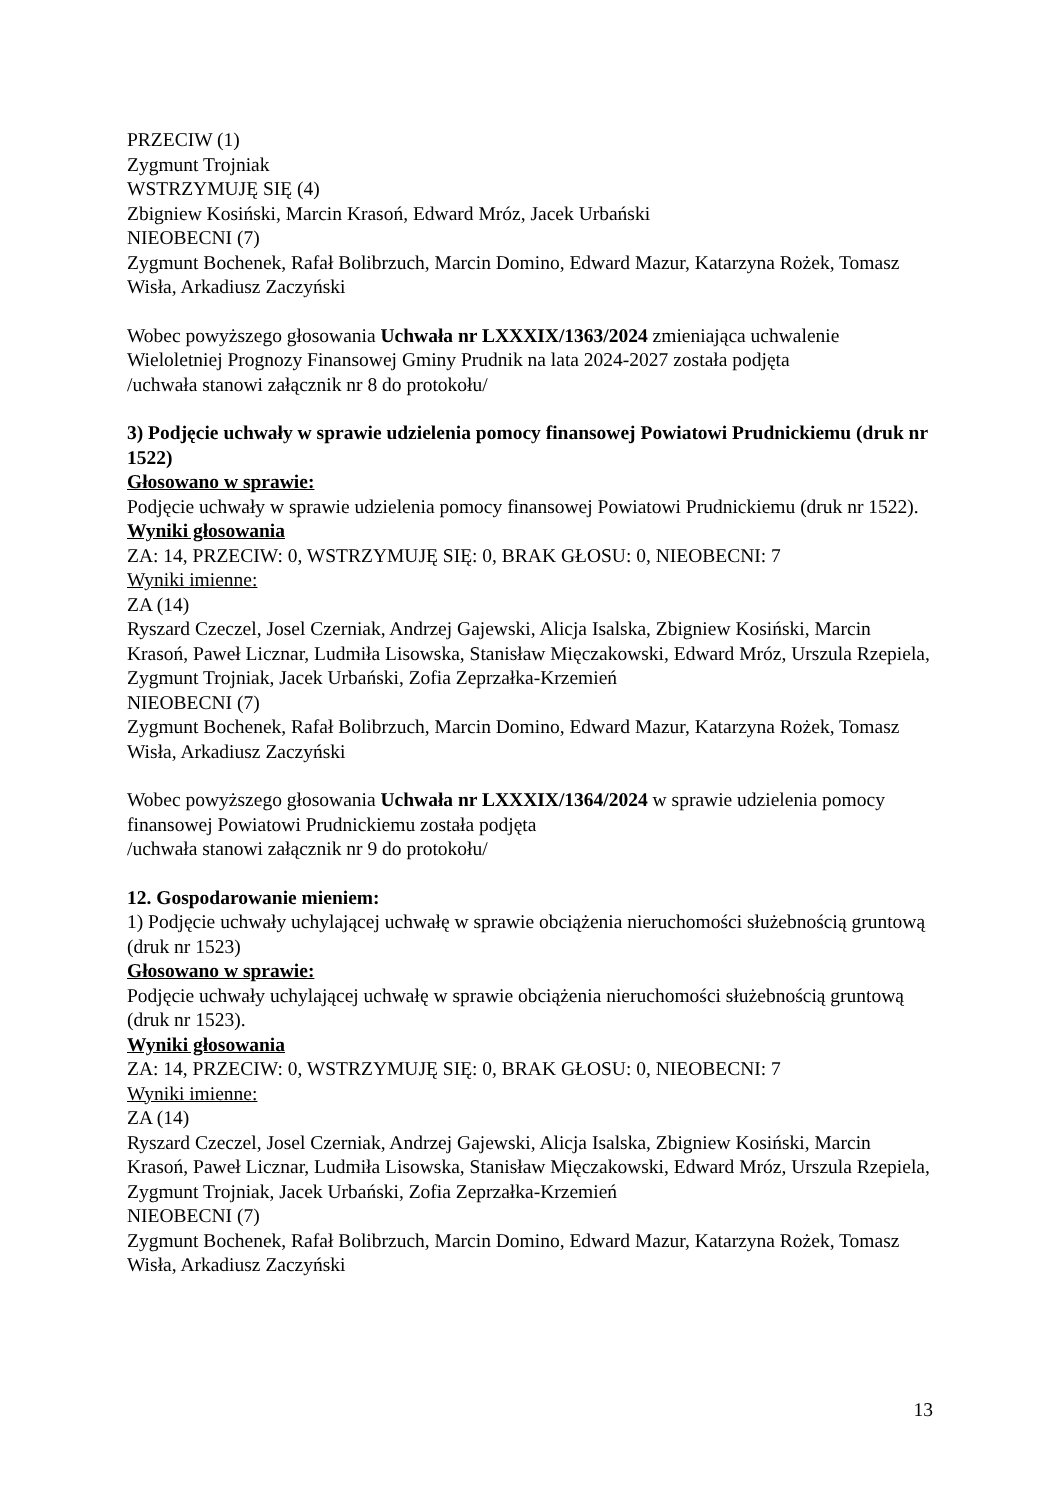PRZECIW (1)
Zygmunt Trojniak
WSTRZYMUJĘ SIĘ (4)
Zbigniew Kosiński, Marcin Krasoń, Edward Mróz, Jacek Urbański
NIEOBECNI (7)
Zygmunt Bochenek, Rafał Bolibrzuch, Marcin Domino, Edward Mazur, Katarzyna Rożek, Tomasz Wisła, Arkadiusz Zaczyński
Wobec powyższego głosowania Uchwała nr LXXXIX/1363/2024 zmieniająca uchwalenie Wieloletniej Prognozy Finansowej Gminy Prudnik na lata 2024-2027 została podjęta
/uchwała stanowi załącznik nr 8 do protokołu/
3) Podjęcie uchwały w sprawie udzielenia pomocy finansowej Powiatowi Prudnickiemu (druk nr 1522)
Głosowano w sprawie:
Podjęcie uchwały w sprawie udzielenia pomocy finansowej Powiatowi Prudnickiemu (druk nr 1522).
Wyniki głosowania
ZA: 14, PRZECIW: 0, WSTRZYMUJĘ SIĘ: 0, BRAK GŁOSU: 0, NIEOBECNI: 7
Wyniki imienne:
ZA (14)
Ryszard Czeczel, Josel Czerniak, Andrzej Gajewski, Alicja Isalska, Zbigniew Kosiński, Marcin Krasoń, Paweł Licznar, Ludmiła Lisowska, Stanisław Mięczakowski, Edward Mróz, Urszula Rzepiela, Zygmunt Trojniak, Jacek Urbański, Zofia Zeprzałka-Krzemień
NIEOBECNI (7)
Zygmunt Bochenek, Rafał Bolibrzuch, Marcin Domino, Edward Mazur, Katarzyna Rożek, Tomasz Wisła, Arkadiusz Zaczyński
Wobec powyższego głosowania Uchwała nr LXXXIX/1364/2024 w sprawie udzielenia pomocy finansowej Powiatowi Prudnickiemu została podjęta
/uchwała stanowi załącznik nr 9 do protokołu/
12. Gospodarowanie mieniem:
1) Podjęcie uchwały uchylającej uchwałę w sprawie obciążenia nieruchomości służebnością gruntową (druk nr 1523)
Głosowano w sprawie:
Podjęcie uchwały uchylającej uchwałę w sprawie obciążenia nieruchomości służebnością gruntową (druk nr 1523).
Wyniki głosowania
ZA: 14, PRZECIW: 0, WSTRZYMUJĘ SIĘ: 0, BRAK GŁOSU: 0, NIEOBECNI: 7
Wyniki imienne:
ZA (14)
Ryszard Czeczel, Josel Czerniak, Andrzej Gajewski, Alicja Isalska, Zbigniew Kosiński, Marcin Krasoń, Paweł Licznar, Ludmiła Lisowska, Stanisław Mięczakowski, Edward Mróz, Urszula Rzepiela, Zygmunt Trojniak, Jacek Urbański, Zofia Zeprzałka-Krzemień
NIEOBECNI (7)
Zygmunt Bochenek, Rafał Bolibrzuch, Marcin Domino, Edward Mazur, Katarzyna Rożek, Tomasz Wisła, Arkadiusz Zaczyński
13